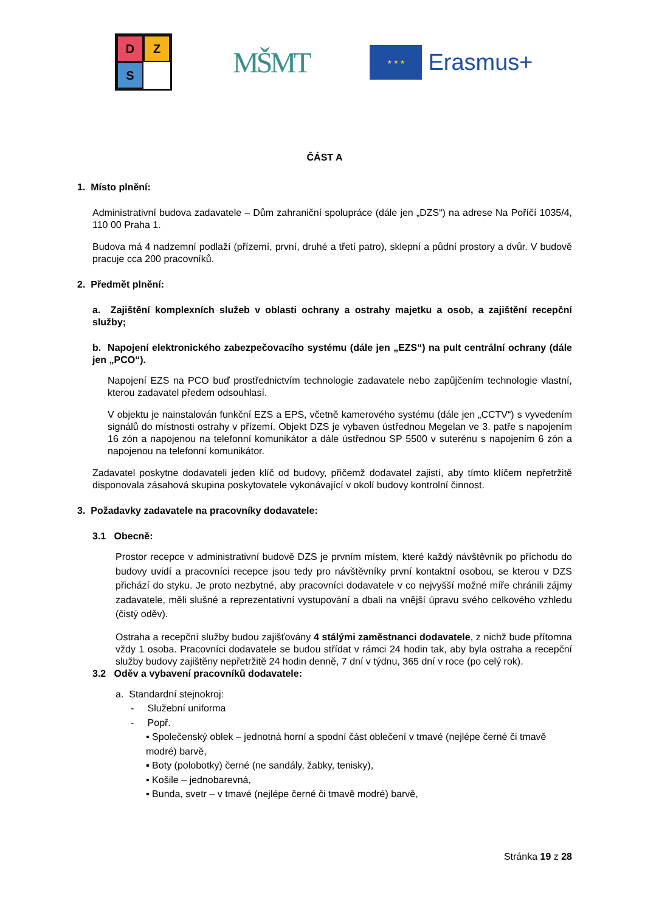D
Z
S
MŠMT
★ ★ ★
Erasmus+
ČÁST A
1. Místo plnění:
Administrativní budova zadavatele – Dům zahraniční spolupráce (dále jen „DZS“) na adrese Na Poříčí 1035/4, 110 00 Praha 1.
Budova má 4 nadzemní podlaží (přízemí, první, druhé a třetí patro), sklepní a půdní prostory a dvůr. V budově pracuje cca 200 pracovníků.
2. Předmět plnění:
a. Zajištění komplexních služeb v oblasti ochrany a ostrahy majetku a osob, a zajištění recepční služby;
b. Napojení elektronického zabezpečovacího systému (dále jen „EZS“) na pult centrální ochrany (dále jen „PCO“).
Napojení EZS na PCO buď prostřednictvím technologie zadavatele nebo zapůjčením technologie vlastní, kterou zadavatel předem odsouhlasí.
V objektu je nainstalován funkční EZS a EPS, včetně kamerového systému (dále jen „CCTV“) s vyvedením signálů do místnosti ostrahy v přízemí. Objekt DZS je vybaven ústřednou Megelan ve 3. patře s napojením 16 zón a napojenou na telefonní komunikátor a dále ústřednou SP 5500 v suterénu s napojením 6 zón a napojenou na telefonní komunikátor.
Zadavatel poskytne dodavateli jeden klíč od budovy, přičemž dodavatel zajistí, aby tímto klíčem nepřetržitě disponovala zásahová skupina poskytovatele vykonávající v okolí budovy kontrolní činnost.
3. Požadavky zadavatele na pracovníky dodavatele:
3.1 Obecně:
Prostor recepce v administrativní budově DZS je prvním místem, které každý návštěvník po příchodu do budovy uvidí a pracovníci recepce jsou tedy pro návštěvníky první kontaktní osobou, se kterou v DZS přichází do styku. Je proto nezbytné, aby pracovníci dodavatele v co nejvyšší možné míře chránili zájmy zadavatele, měli slušné a reprezentativní vystupování a dbali na vnější úpravu svého celkového vzhledu (čistý oděv).
Ostraha a recepční služby budou zajišťovány 4 stálými zaměstnanci dodavatele, z nichž bude přítomna vždy 1 osoba. Pracovníci dodavatele se budou střídat v rámci 24 hodin tak, aby byla ostraha a recepční služby budovy zajištěny nepřetržitě 24 hodin denně, 7 dní v týdnu, 365 dní v roce (po celý rok).
3.2 Oděv a vybavení pracovníků dodavatele:
a. Standardní stejnokroj:
- Služební uniforma
- Popř.
▪ Společenský oblek – jednotná horní a spodní část oblečení v tmavé (nejlépe černé či tmavě modré) barvě,
▪ Boty (polobotky) černé (ne sandály, žabky, tenisky),
▪ Košile – jednobarevná,
▪ Bunda, svetr – v tmavé (nejlépe černé či tmavě modré) barvě,
Stránka 19 z 28